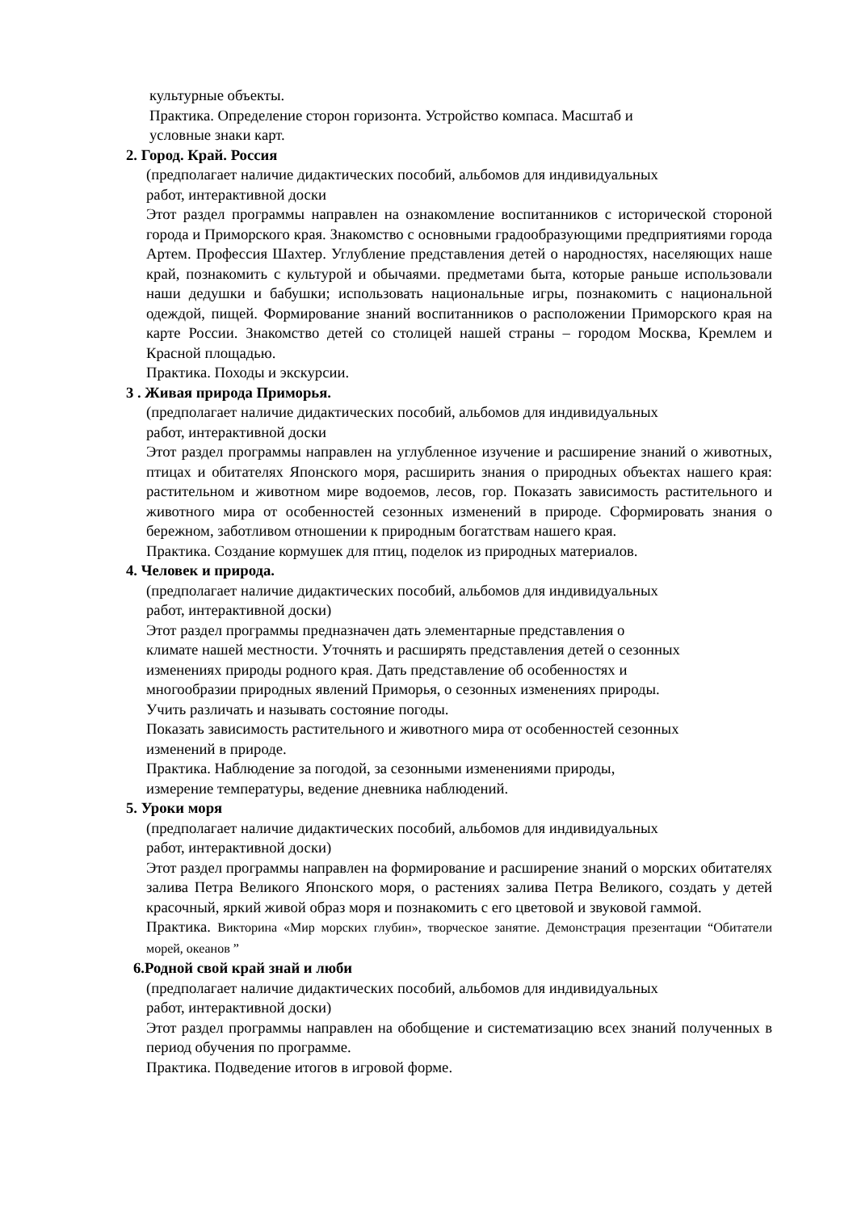культурные объекты.
Практика. Определение сторон горизонта. Устройство компаса. Масштаб и
условные знаки карт.
2. Город. Край. Россия
(предполагает наличие дидактических пособий, альбомов для индивидуальных
работ, интерактивной доски
Этот раздел программы направлен на ознакомление воспитанников с исторической стороной города и Приморского края. Знакомство с основными градообразующими предприятиями города Артем. Профессия Шахтер. Углубление представления детей о народностях, населяющих наше край, познакомить с культурой и обычаями. предметами быта, которые раньше использовали наши дедушки и бабушки; использовать национальные игры, познакомить с национальной одеждой, пищей. Формирование знаний воспитанников о расположении Приморского края на карте России. Знакомство детей со столицей нашей страны – городом Москва, Кремлем и Красной площадью.
Практика. Походы и экскурсии.
3 . Живая природа Приморья.
(предполагает наличие дидактических пособий, альбомов для индивидуальных
работ, интерактивной доски
Этот раздел программы направлен на углубленное изучение и расширение знаний о животных, птицах и обитателях Японского моря, расширить знания о природных объектах нашего края: растительном и животном мире водоемов, лесов, гор. Показать зависимость растительного и животного мира от особенностей сезонных изменений в природе. Сформировать знания о бережном, заботливом отношении к природным богатствам нашего края.
Практика. Создание кормушек для птиц, поделок из природных материалов.
4. Человек и природа.
(предполагает наличие дидактических пособий, альбомов для индивидуальных
работ, интерактивной доски)
Этот раздел программы предназначен дать элементарные представления о
климате нашей местности. Уточнять и расширять представления детей о сезонных
изменениях природы родного края. Дать представление об особенностях и
многообразии природных явлений Приморья, о сезонных изменениях природы.
Учить различать и называть состояние погоды.
Показать зависимость растительного и животного мира от особенностей сезонных
изменений в природе.
Практика. Наблюдение за погодой, за сезонными изменениями природы,
измерение температуры, ведение дневника наблюдений.
5. Уроки моря
(предполагает наличие дидактических пособий, альбомов для индивидуальных
работ, интерактивной доски)
Этот раздел программы направлен на формирование и расширение знаний о морских обитателях залива Петра Великого Японского моря, о растениях залива Петра Великого, создать у детей красочный, яркий живой образ моря и познакомить с его цветовой и звуковой гаммой.
Практика. Викторина «Мир морских глубин», творческое занятие. Демонстрация презентации “Обитатели морей, океанов ”
6.Родной свой край знай и люби
(предполагает наличие дидактических пособий, альбомов для индивидуальных
работ, интерактивной доски)
Этот раздел программы направлен на обобщение и систематизацию всех знаний полученных в период обучения по программе.
Практика. Подведение итогов в игровой форме.